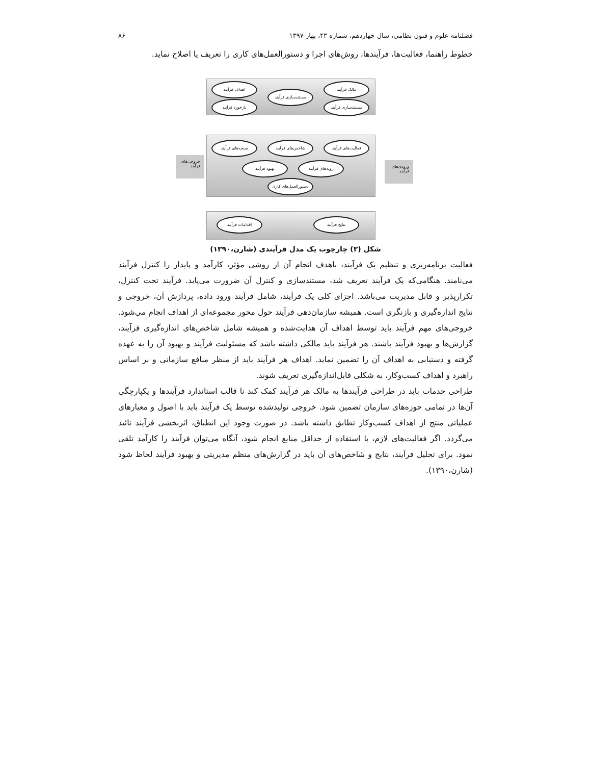فصلنامه علوم و فنون نظامی، سال چهاردهم، شماره ۴۳، بهار ۱۳۹۷ ۸۶
خطوط راهنما، فعالیت‌ها، فرآیندها، روش‌های اجرا و دستورالعمل‌های کاری را تعریف یا اصلاح نماید.
اهداف فرآیند
مستندسازی فرآیند
مالک فرآیند
بازخورد فرآیند مستندسازی فرآیند
سنجه‌های فرآیند شاخص‌های فرآیند فعالیت‌های فرآیند
بهبود فرآیند رویه‌های فرآیند
دستورالعمل‌های کاری
اقدامات فرآیند نتایج فرآیند
خروجی‌های فرآیند
ورودی‌های فرآیند
شکل (۳) چارچوب یک مدل فرآیندی (شارن،۱۳۹۰)
فعالیت برنامه‌ریزی و تنظیم یک فرآیند، باهدف انجام آن از روشی مؤثر، کارآمد و پایدار را کنترل فرآیند می‌نامند. هنگامی‌که یک فرآیند تعریف شد، مستندسازی و کنترل آن ضرورت می‌یابد. فرآیند تحت کنترل، تکرارپذیر و قابل مدیریت می‌باشد. اجزای کلی یک فرآیند، شامل فرآیند ورود داده، پردازش آن، خروجی و نتایج اندازه‌گیری و بازنگری است. همیشه سازمان‌دهی فرآیند حول محور مجموعه‌ای از اهداف انجام می‌شود. خروجی‌های مهم فرآیند باید توسط اهداف آن هدایت‌شده و همیشه شامل شاخص‌های اندازه‌گیری فرآیند، گزارش‌ها و بهبود فرآیند باشند. هر فرآیند باید مالکی داشته باشد که مسئولیت فرآیند و بهبود آن را به عهده گرفته و دستیابی به اهداف آن را تضمین نماید. اهداف هر فرآیند باید از منظر منافع سازمانی و بر اساس راهبرد و اهداف کسب‌وکار، به شکلی قابل‌اندازه‌گیری تعریف شوند.
طراحی خدمات باید در طراحی فرآیندها به مالک هر فرآیند کمک کند تا قالب استاندارد فرآیندها و یکپارچگی آن‌ها در تمامی حوزه‌های سازمان تضمین شود. خروجی تولیدشده توسط یک فرآیند باید با اصول و معیارهای عملیاتی منتج از اهداف کسب‌وکار تطابق داشته باشد. در صورت وجود این انطباق، اثربخشی فرآیند تائید می‌گردد. اگر فعالیت‌های لازم، با استفاده از حداقل منابع انجام شود، آنگاه می‌توان فرآیند را کارآمد تلقی نمود. برای تحلیل فرآیند، نتایج و شاخص‌های آن باید در گزارش‌های منظم مدیریتی و بهبود فرآیند لحاظ شود (شارن،۱۳۹۰).